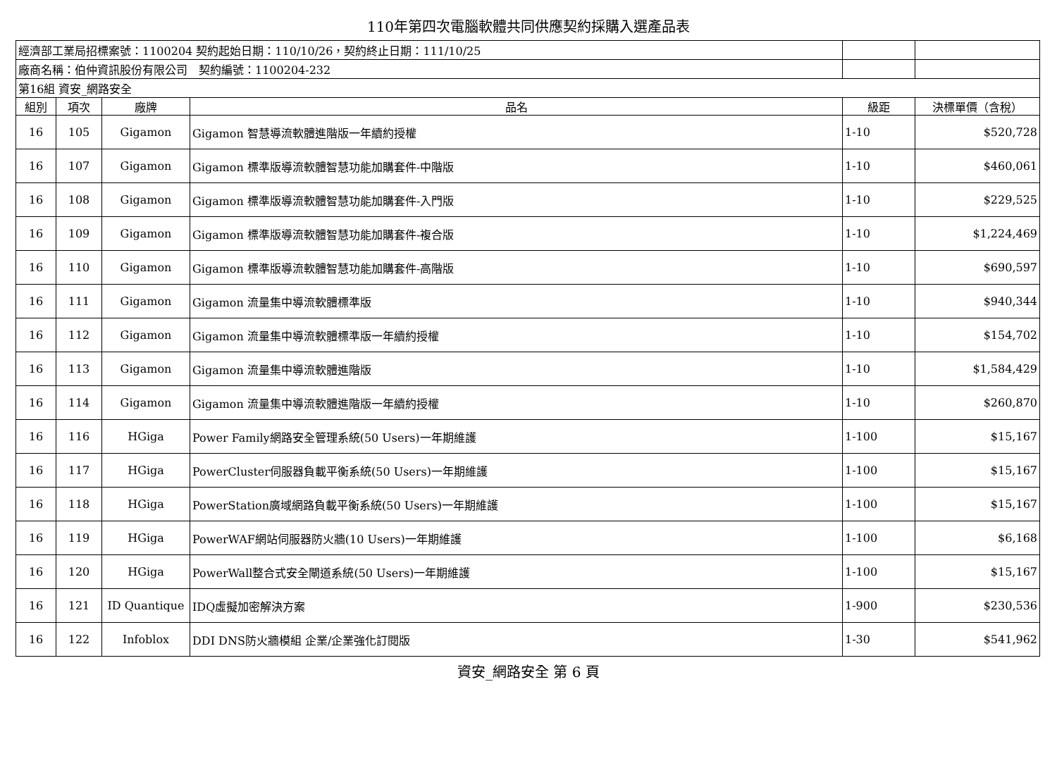110年第四次電腦軟體共同供應契約採購入選產品表
| 經濟部工業局招標案號：1100204 契約起始日期：110/10/26，契約終止日期：111/10/25 | | | | | |
| 廠商名稱：伯仲資訊股份有限公司 契約編號：1100204-232 | | | | | |
| 第16組 資安_網路安全 | | | | | |
| 組別 | 項次 | 廠牌 | 品名 | 級距 | 決標單價（含稅） |
| 16 | 105 | Gigamon | Gigamon 智慧導流軟體進階版一年續約授權 | 1-10 | $520,728 |
| 16 | 107 | Gigamon | Gigamon 標準版導流軟體智慧功能加購套件-中階版 | 1-10 | $460,061 |
| 16 | 108 | Gigamon | Gigamon 標準版導流軟體智慧功能加購套件-入門版 | 1-10 | $229,525 |
| 16 | 109 | Gigamon | Gigamon 標準版導流軟體智慧功能加購套件-複合版 | 1-10 | $1,224,469 |
| 16 | 110 | Gigamon | Gigamon 標準版導流軟體智慧功能加購套件-高階版 | 1-10 | $690,597 |
| 16 | 111 | Gigamon | Gigamon 流量集中導流軟體標準版 | 1-10 | $940,344 |
| 16 | 112 | Gigamon | Gigamon 流量集中導流軟體標準版一年續約授權 | 1-10 | $154,702 |
| 16 | 113 | Gigamon | Gigamon 流量集中導流軟體進階版 | 1-10 | $1,584,429 |
| 16 | 114 | Gigamon | Gigamon 流量集中導流軟體進階版一年續約授權 | 1-10 | $260,870 |
| 16 | 116 | HGiga | Power Family網路安全管理系統(50 Users)一年期維護 | 1-100 | $15,167 |
| 16 | 117 | HGiga | PowerCluster伺服器負載平衡系統(50 Users)一年期維護 | 1-100 | $15,167 |
| 16 | 118 | HGiga | PowerStation廣域網路負載平衡系統(50 Users)一年期維護 | 1-100 | $15,167 |
| 16 | 119 | HGiga | PowerWAF網站伺服器防火牆(10 Users)一年期維護 | 1-100 | $6,168 |
| 16 | 120 | HGiga | PowerWall整合式安全閘道系統(50 Users)一年期維護 | 1-100 | $15,167 |
| 16 | 121 | ID Quantique | IDQ虛擬加密解決方案 | 1-900 | $230,536 |
| 16 | 122 | Infoblox | DDI DNS防火牆模組 企業/企業強化訂閱版 | 1-30 | $541,962 |
資安_網路安全 第 6 頁